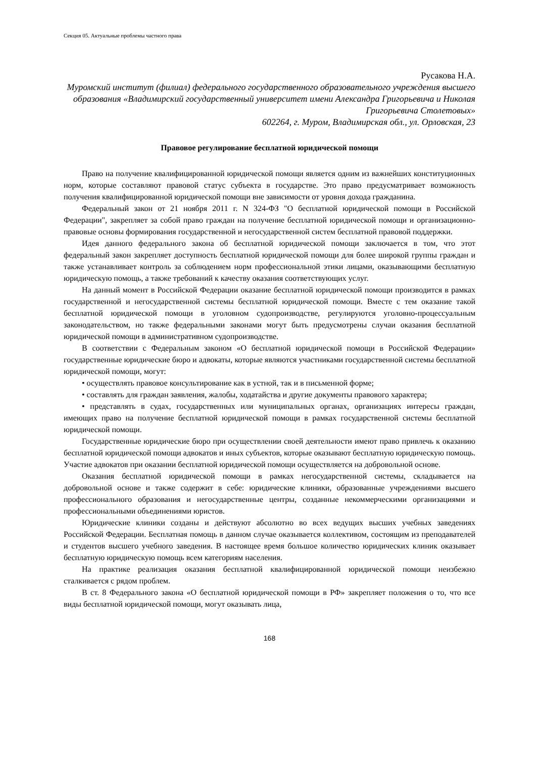Секция 05. Актуальные проблемы частного права
Русакова Н.А.
Муромский институт (филиал) федерального государственного образовательного учреждения высшего образования «Владимирский государственный университет имени Александра Григорьевича и Николая Григорьевича Столетовых»
602264, г. Муром, Владимирская обл., ул. Орловская, 23
Правовое регулирование бесплатной юридической помощи
Право на получение квалифицированной юридической помощи является одним из важнейших конституционных норм, которые составляют правовой статус субъекта в государстве. Это право предусматривает возможность получения квалифицированной юридической помощи вне зависимости от уровня дохода гражданина.
Федеральный закон от 21 ноября 2011 г. N 324-ФЗ "О бесплатной юридической помощи в Российской Федерации", закрепляет за собой право граждан на получение бесплатной юридической помощи и организационно-правовые основы формирования государственной и негосударственной систем бесплатной правовой поддержки.
Идея данного федерального закона об бесплатной юридической помощи заключается в том, что этот федеральный закон закрепляет доступность бесплатной юридической помощи для более широкой группы граждан и также устанавливает контроль за соблюдением норм профессиональной этики лицами, оказывающими бесплатную юридическую помощь, а также требований к качеству оказания соответствующих услуг.
На данный момент в Российской Федерации оказание бесплатной юридической помощи производится в рамках государственной и негосударственной системы бесплатной юридической помощи. Вместе с тем оказание такой бесплатной юридической помощи в уголовном судопроизводстве, регулируются уголовно-процессуальным законодательством, но также федеральными законами могут быть предусмотрены случаи оказания бесплатной юридической помощи в административном судопроизводстве.
В соответствии с Федеральным законом «О бесплатной юридической помощи в Российской Федерации» государственные юридические бюро и адвокаты, которые являются участниками государственной системы бесплатной юридической помощи, могут:
• осуществлять правовое консультирование как в устной, так и в письменной форме;
• составлять для граждан заявления, жалобы, ходатайства и другие документы правового характера;
• представлять в судах, государственных или муниципальных органах, организациях интересы граждан, имеющих право на получение бесплатной юридической помощи в рамках государственной системы бесплатной юридической помощи.
Государственные юридические бюро при осуществлении своей деятельности имеют право привлечь к оказанию бесплатной юридической помощи адвокатов и иных субъектов, которые оказывают бесплатную юридическую помощь. Участие адвокатов при оказании бесплатной юридической помощи осуществляется на добровольной основе.
Оказания бесплатной юридической помощи в рамках негосударственной системы, складывается на добровольной основе и также содержит в себе: юридические клиники, образованные учреждениями высшего профессионального образования и негосударственные центры, созданные некоммерческими организациями и профессиональными объединениями юристов.
Юридические клиники созданы и действуют абсолютно во всех ведущих высших учебных заведениях Российской Федерации. Бесплатная помощь в данном случае оказывается коллективом, состоящим из преподавателей и студентов высшего учебного заведения. В настоящее время большое количество юридических клиник оказывает бесплатную юридическую помощь всем категориям населения.
На практике реализация оказания бесплатной квалифицированной юридической помощи неизбежно сталкивается с рядом проблем.
В ст. 8 Федерального закона «О бесплатной юридической помощи в РФ» закрепляет положения о то, что все виды бесплатной юридической помощи, могут оказывать лица,
168